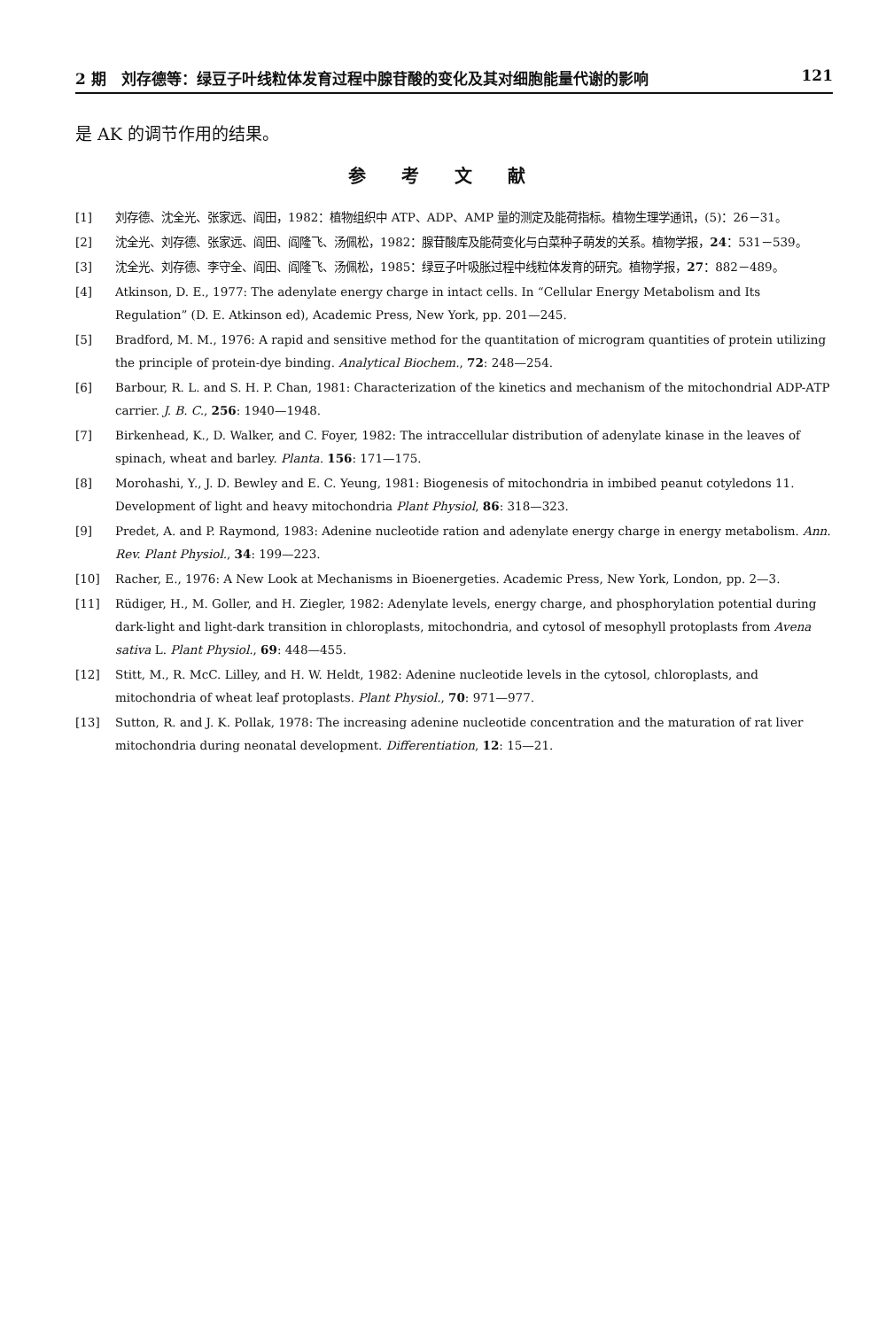2 期　刘存德等：绿豆子叶线粒体发育过程中腺苷酸的变化及其对细胞能量代谢的影响 121
是 AK 的调节作用的结果。
参考文献
[1] 刘存德、沈全光、张家远、阎田，1982：植物组织中 ATP、ADP、AMP 量的测定及能荷指标。植物生理学通讯，(5)：26－31。
[2] 沈全光、刘存德、张家远、阎田、阎隆飞、汤佩松，1982：腺苷酸库及能荷变化与白菜种子萌发的关系。植物学报，24：531－539。
[3] 沈全光、刘存德、李守全、阎田、阎隆飞、汤佩松，1985：绿豆子叶吸胀过程中线粒体发育的研究。植物学报，27：882－489。
[4] Atkinson, D. E., 1977: The adenylate energy charge in intact cells. In “Cellular Energy Metabolism and Its Regulation” (D. E. Atkinson ed), Academic Press, New York, pp. 201—245.
[5] Bradford, M. M., 1976: A rapid and sensitive method for the quantitation of microgram quantities of protein utilizing the principle of protein-dye binding. Analytical Biochem., 72: 248—254.
[6] Barbour, R. L. and S. H. P. Chan, 1981: Characterization of the kinetics and mechanism of the mitochondrial ADP-ATP carrier. J. B. C., 256: 1940—1948.
[7] Birkenhead, K., D. Walker, and C. Foyer, 1982: The intraccellular distribution of adenylate kinase in the leaves of spinach, wheat and barley. Planta. 156: 171—175.
[8] Morohashi, Y., J. D. Bewley and E. C. Yeung, 1981: Biogenesis of mitochondria in imbibed peanut cotyledons 11. Development of light and heavy mitochondria Plant Physiol, 86: 318—323.
[9] Predet, A. and P. Raymond, 1983: Adenine nucleotide ration and adenylate energy charge in energy metabolism. Ann. Rev. Plant Physiol., 34: 199—223.
[10] Racher, E., 1976: A New Look at Mechanisms in Bioenergeties. Academic Press, New York, London, pp. 2—3.
[11] Rüdiger, H., M. Goller, and H. Ziegler, 1982: Adenylate levels, energy charge, and phosphorylation potential during dark-light and light-dark transition in chloroplasts, mitochondria, and cytosol of mesophyll protoplasts from Avena sativa L. Plant Physiol., 69: 448—455.
[12] Stitt, M., R. McC. Lilley, and H. W. Heldt, 1982: Adenine nucleotide levels in the cytosol, chloroplasts, and mitochondria of wheat leaf protoplasts. Plant Physiol., 70: 971—977.
[13] Sutton, R. and J. K. Pollak, 1978: The increasing adenine nucleotide concentration and the maturation of rat liver mitochondria during neonatal development. Differentiation, 12: 15—21.